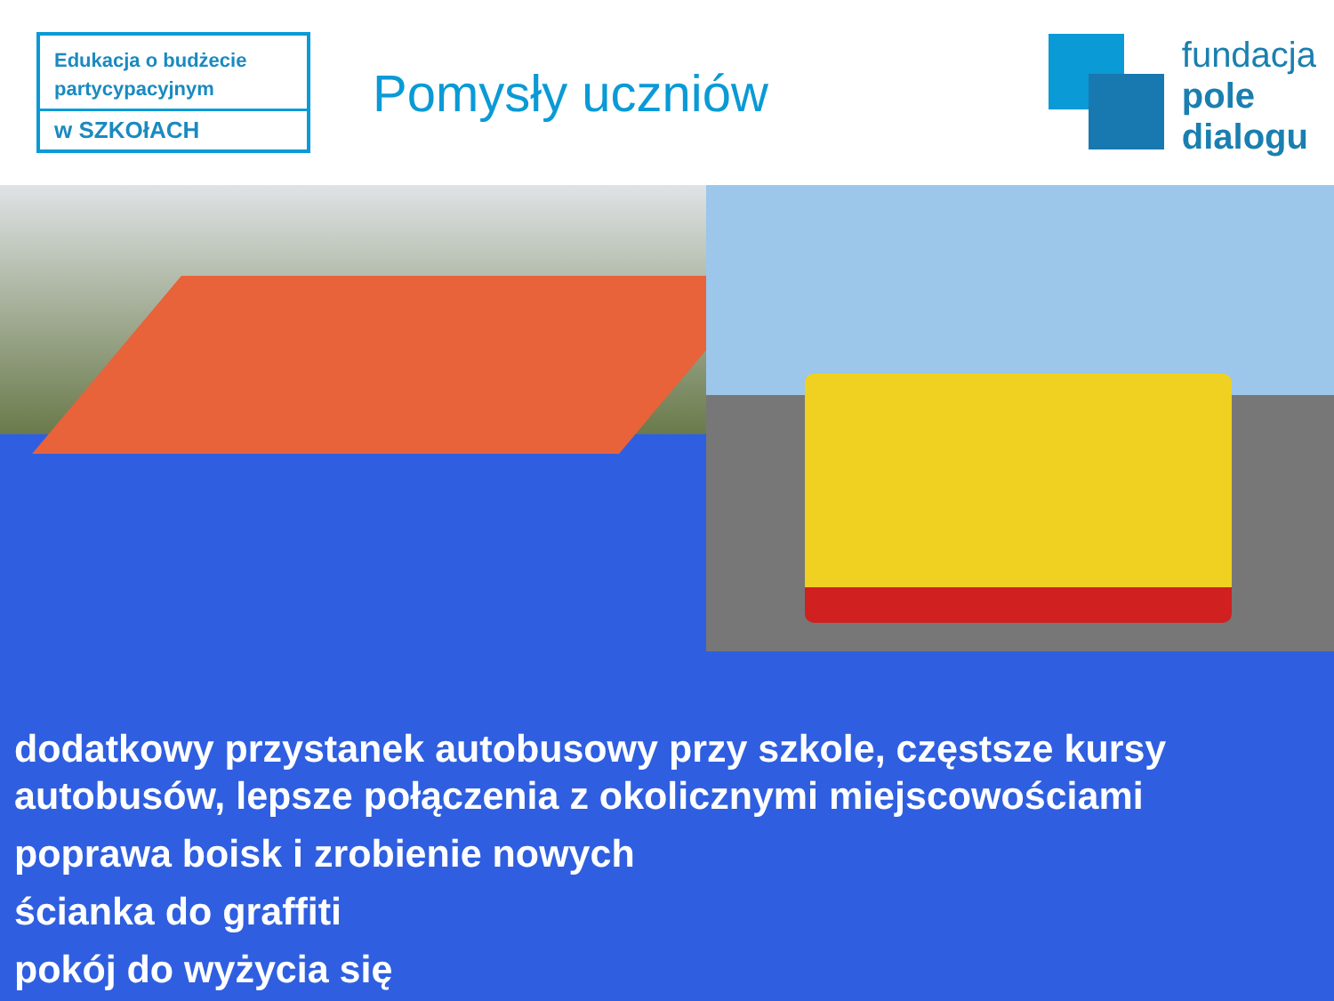Edukacja o budżecie partycypacyjnym
w SZKOłACH
Pomysły uczniów
fundacja
pole
dialogu
dodatkowy przystanek autobusowy przy szkole, częstsze kursy
autobusów, lepsze połączenia z okolicznymi miejscowościami
poprawa boisk i zrobienie nowych
ścianka do graffiti
pokój do wyżycia się